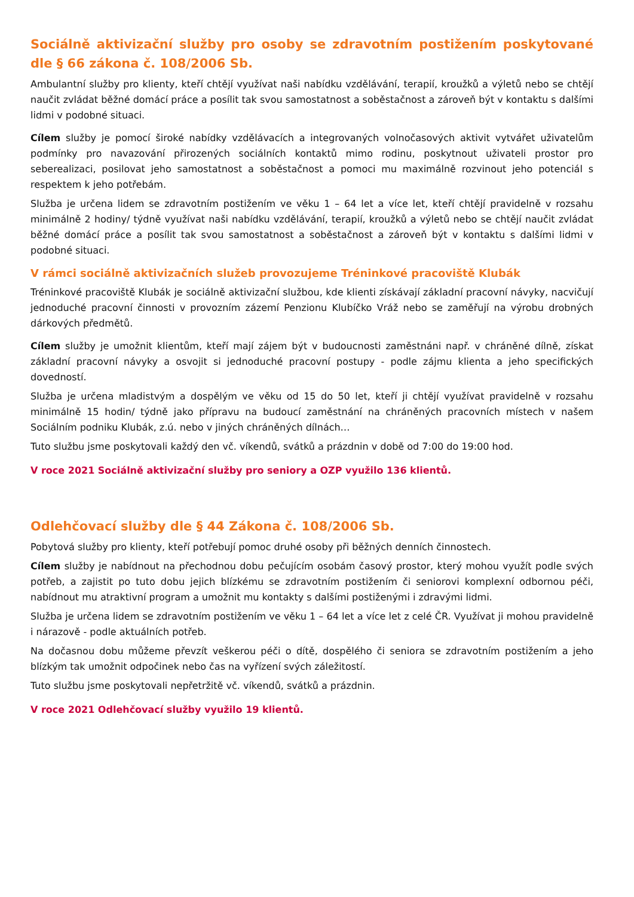Sociálně aktivizační služby pro osoby se zdravotním postižením poskytované dle § 66 zákona č. 108/2006 Sb.
Ambulantní služby pro klienty, kteří chtějí využívat naši nabídku vzdělávání, terapií, kroužků a výletů nebo se chtějí naučit zvládat běžné domácí práce a posílit tak svou samostatnost a soběstačnost a zároveň být v kontaktu s dalšími lidmi v podobné situaci.
Cílem služby je pomocí široké nabídky vzdělávacích a integrovaných volnočasových aktivit vytvářet uživatelům podmínky pro navazování přirozených sociálních kontaktů mimo rodinu, poskytnout uživateli prostor pro seberealizaci, posilovat jeho samostatnost a soběstačnost a pomoci mu maximálně rozvinout jeho potenciál s respektem k jeho potřebám.
Služba je určena lidem se zdravotním postižením ve věku 1 – 64 let a více let, kteří chtějí pravidelně v rozsahu minimálně 2 hodiny/ týdně využívat naši nabídku vzdělávání, terapií, kroužků a výletů nebo se chtějí naučit zvládat běžné domácí práce a posílit tak svou samostatnost a soběstačnost a zároveň být v kontaktu s dalšími lidmi v podobné situaci.
V rámci sociálně aktivizačních služeb provozujeme Tréninkové pracoviště Klubák
Tréninkové pracoviště Klubák je sociálně aktivizační službou, kde klienti získávají základní pracovní návyky, nacvičují jednoduché pracovní činnosti v provozním zázemí Penzionu Klubíčko Vráž nebo se zaměřují na výrobu drobných dárkových předmětů.
Cílem služby je umožnit klientům, kteří mají zájem být v budoucnosti zaměstnáni např. v chráněné dílně, získat základní pracovní návyky a osvojit si jednoduché pracovní postupy - podle zájmu klienta a jeho specifických dovedností.
Služba je určena mladistvým a dospělým ve věku od 15 do 50 let, kteří ji chtějí využívat pravidelně v rozsahu minimálně 15 hodin/ týdně jako přípravu na budoucí zaměstnání na chráněných pracovních místech v našem Sociálním podniku Klubák, z.ú. nebo v jiných chráněných dílnách…
Tuto službu jsme poskytovali každý den vč. víkendů, svátků a prázdnin v době od 7:00 do 19:00 hod.
V roce 2021 Sociálně aktivizační služby pro seniory a OZP využilo 136 klientů.
Odlehčovací služby dle § 44 Zákona č. 108/2006 Sb.
Pobytová služby pro klienty, kteří potřebují pomoc druhé osoby při běžných denních činnostech.
Cílem služby je nabídnout na přechodnou dobu pečujícím osobám časový prostor, který mohou využít podle svých potřeb, a zajistit po tuto dobu jejich blízkému se zdravotním postižením či seniorovi komplexní odbornou péči, nabídnout mu atraktivní program a umožnit mu kontakty s dalšími postiženými i zdravými lidmi.
Služba je určena lidem se zdravotním postižením ve věku 1 – 64 let a více let z celé ČR. Využívat ji mohou pravidelně i nárazově - podle aktuálních potřeb.
Na dočasnou dobu můžeme převzít veškerou péči o dítě, dospělého či seniora se zdravotním postižením a jeho blízkým tak umožnit odpočinek nebo čas na vyřízení svých záležitostí.
Tuto službu jsme poskytovali nepřetržitě vč. víkendů, svátků a prázdnin.
V roce 2021 Odlehčovací služby využilo 19 klientů.